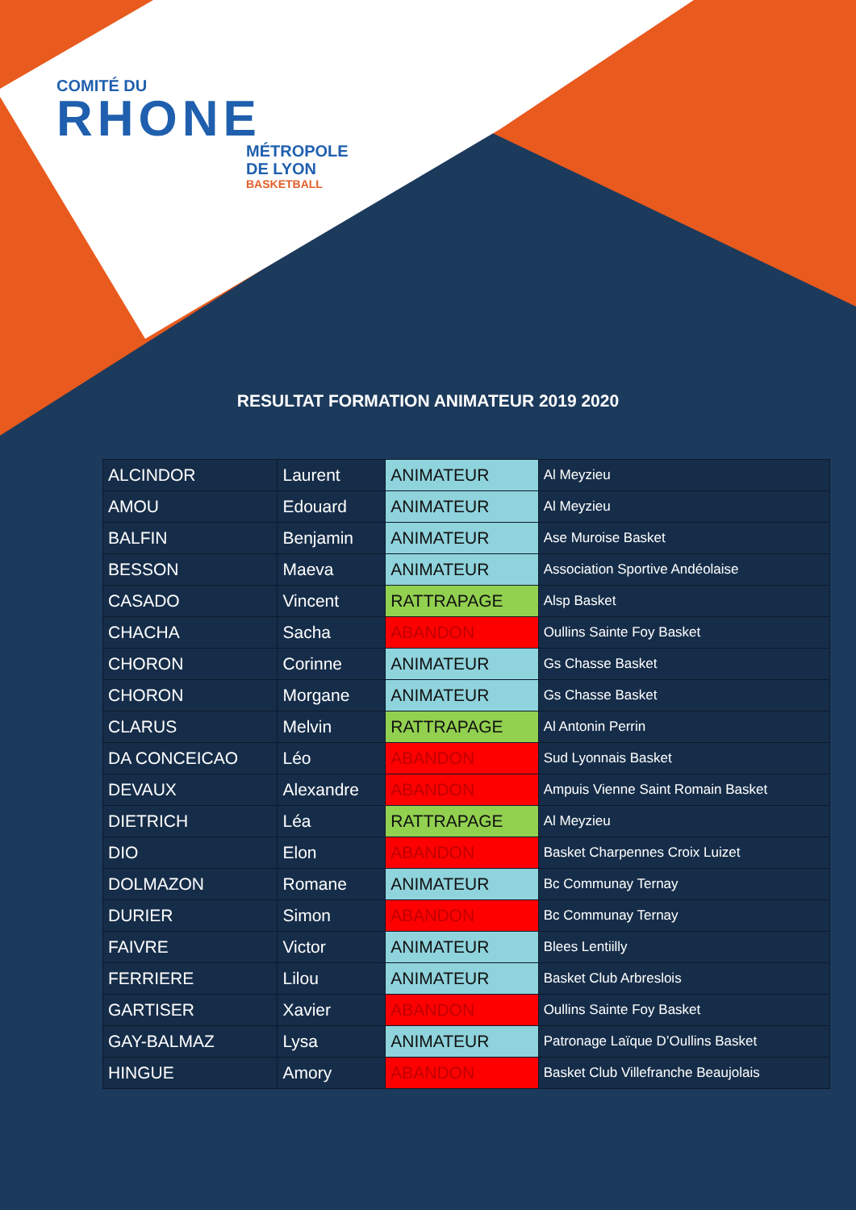COMITÉ DU
RHONE
MÉTROPOLE
DE LYON
BASKETBALL
RESULTAT FORMATION ANIMATEUR 2019 2020
| ALCINDOR | Laurent | ANIMATEUR | Al Meyzieu |
| AMOU | Edouard | ANIMATEUR | Al Meyzieu |
| BALFIN | Benjamin | ANIMATEUR | Ase Muroise Basket |
| BESSON | Maeva | ANIMATEUR | Association Sportive Andéolaise |
| CASADO | Vincent | RATTRAPAGE | Alsp Basket |
| CHACHA | Sacha | ABANDON | Oullins Sainte Foy Basket |
| CHORON | Corinne | ANIMATEUR | Gs Chasse Basket |
| CHORON | Morgane | ANIMATEUR | Gs Chasse Basket |
| CLARUS | Melvin | RATTRAPAGE | Al Antonin Perrin |
| DA CONCEICAO | Léo | ABANDON | Sud Lyonnais Basket |
| DEVAUX | Alexandre | ABANDON | Ampuis Vienne Saint Romain Basket |
| DIETRICH | Léa | RATTRAPAGE | Al Meyzieu |
| DIO | Elon | ABANDON | Basket Charpennes Croix Luizet |
| DOLMAZON | Romane | ANIMATEUR | Bc Communay Ternay |
| DURIER | Simon | ABANDON | Bc Communay Ternay |
| FAIVRE | Victor | ANIMATEUR | Blees Lentiilly |
| FERRIERE | Lilou | ANIMATEUR | Basket Club Arbreslois |
| GARTISER | Xavier | ABANDON | Oullins Sainte Foy Basket |
| GAY-BALMAZ | Lysa | ANIMATEUR | Patronage Laïque D’Oullins Basket |
| HINGUE | Amory | ABANDON | Basket Club Villefranche Beaujolais |